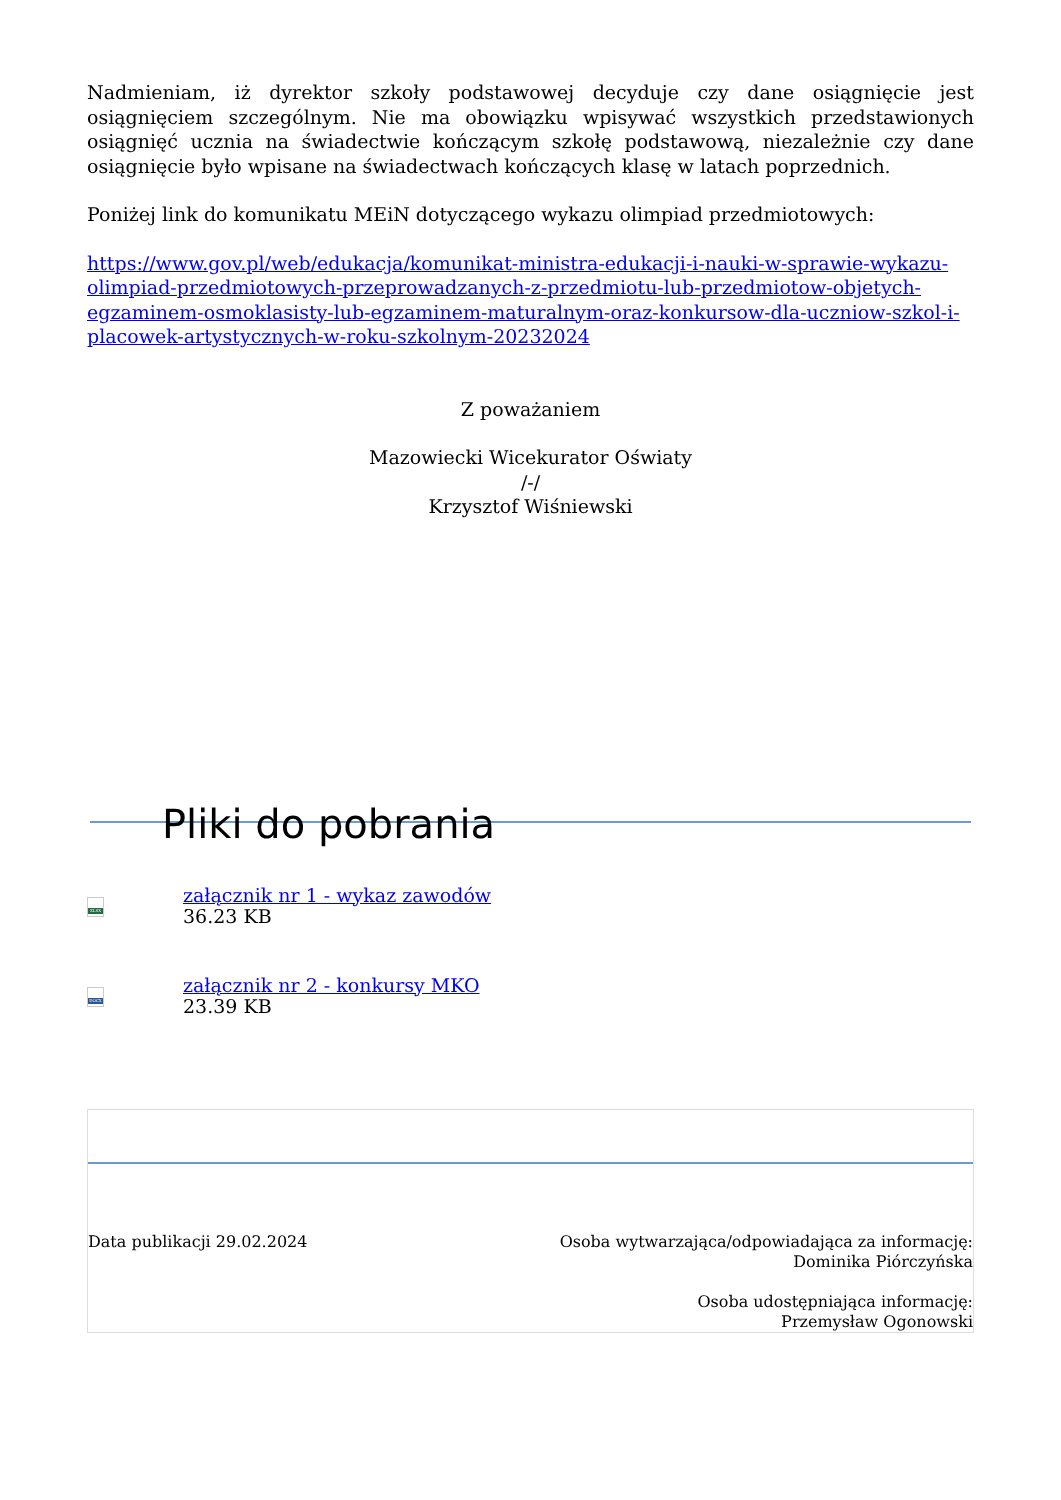Nadmieniam, iż dyrektor szkoły podstawowej decyduje czy dane osiągnięcie jest osiągnięciem szczególnym. Nie ma obowiązku wpisywać wszystkich przedstawionych osiągnięć ucznia na świadectwie kończącym szkołę podstawową, niezależnie czy dane osiągnięcie było wpisane na świadectwach kończących klasę w latach poprzednich.
Poniżej link do komunikatu MEiN dotyczącego wykazu olimpiad przedmiotowych:
https://www.gov.pl/web/edukacja/komunikat-ministra-edukacji-i-nauki-w-sprawie-wykazu-olimpiad-przedmiotowych-przeprowadzanych-z-przedmiotu-lub-przedmiotow-objetych-egzaminem-osmoklasisty-lub-egzaminem-maturalnym-oraz-konkursow-dla-uczniow-szkol-i-placowek-artystycznych-w-roku-szkolnym-20232024
Z poważaniem
Mazowiecki Wicekurator Oświaty
/-/
Krzysztof Wiśniewski
Pliki do pobrania
XLSX
załącznik nr 1 - wykaz zawodów
36.23 KB
DOCX
załącznik nr 2 - konkursy MKO
23.39 KB
Data publikacji 29.02.2024 Osoba wytwarzająca/odpowiadająca za informację:
Dominika Piórczyńska
Osoba udostępniająca informację:
Przemysław Ogonowski